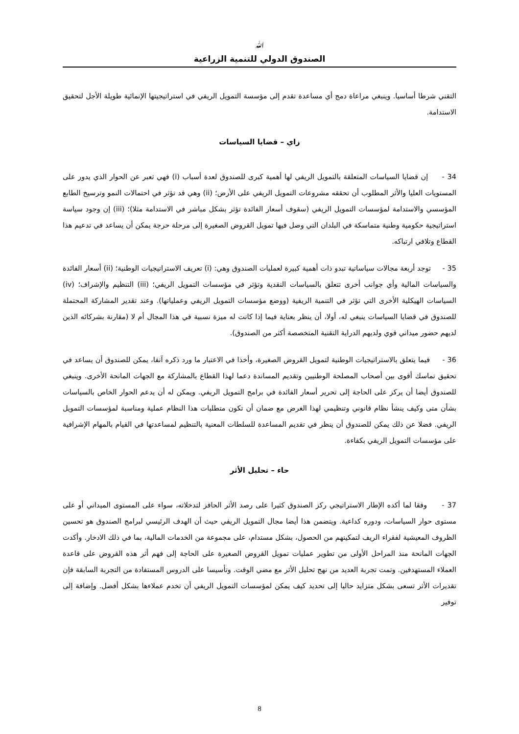ﷲ
الصندوق الدولي للتنمية الزراعية
التقني شرطا أساسيا. وينبغي مراعاة دمج أي مساعدة تقدم إلى مؤسسة التمويل الريفي في استراتيجيتها الإنمائية طويلة الأجل لتحقيق الاستدامة.
زاي – قضايا السياسات
34 - إن قضايا السياسات المتعلقة بالتمويل الريفي لها أهمية كبرى للصندوق لعدة أسباب (i) فهي تعبر عن الحوار الذي يدور على المستويات العليا والأثر المطلوب أن تحققه مشروعات التمويل الريفي على الأرض؛ (ii) وهي قد تؤثر في احتمالات النمو وترسيخ الطابع المؤسسي والاستدامة لمؤسسات التمويل الريفي (سقوف أسعار الفائدة تؤثر بشكل مباشر في الاستدامة مثلا)؛ (iii) إن وجود سياسة استراتيجية حكومية وطنية متماسكة في البلدان التي وصل فيها تمويل القروض الصغيرة إلى مرحلة حرجة يمكن أن يساعد في تدعيم هذا القطاع وتلافي ارتباكه.
35 - توجد أربعة مجالات سياساتية تبدو ذات أهمية كبيرة لعمليات الصندوق وهي: (i) تعريف الاستراتيجيات الوطنية؛ (ii) أسعار الفائدة والسياسات المالية وأي جوانب أخرى تتعلق بالسياسات النقدية وتؤثر في مؤسسات التمويل الريفي؛ (iii) التنظيم والإشراف؛ (iv) السياسات الهيكلية الأخرى التي تؤثر في التنمية الريفية (ووضع مؤسسات التمويل الريفي وعملياتها). وعند تقدير المشاركة المحتملة للصندوق في قضايا السياسات ينبغي له، أولا، أن ينظر بعناية فيما إذا كانت له ميزة نسبية في هذا المجال أم لا (مقارنة بشركائه الذين لديهم حضور ميداني قوي ولديهم الدراية التقنية المتخصصة أكثر من الصندوق).
36 - فيما يتعلق بالاستراتيجيات الوطنية لتمويل القروض الصغيرة، وأخذا في الاعتبار ما ورد ذكره آنفا، يمكن للصندوق أن يساعد في تحقيق تماسك أقوى بين أصحاب المصلحة الوطنيين وتقديم المساندة دعما لهذا القطاع بالمشاركة مع الجهات المانحة الأخرى. وينبغي للصندوق أيضا أن يركز على الحاجة إلى تحرير أسعار الفائدة في برامج التمويل الريفي. ويمكن له أن يدعم الحوار الخاص بالسياسات بشأن متى وكيف ينشأ نظام قانوني وتنظيمي لهذا الغرض مع ضمان أن تكون متطلبات هذا النظام عملية ومناسبة لمؤسسات التمويل الريفي. فضلا عن ذلك يمكن للصندوق أن ينظر في تقديم المساعدة للسلطات المعنية بالتنظيم لمساعدتها في القيام بالمهام الإشرافية على مؤسسات التمويل الريفي بكفاءة.
حاء – تحليل الأثر
37 - وفقا لما أكده الإطار الاستراتيجي ركز الصندوق كثيرا على رصد الأثر الحافز لتدخلاته، سواء على المستوى الميداني أو على مستوى حوار السياسات، ودوره كداعية. ويتضمن هذا أيضا مجال التمويل الريفي حيث أن الهدف الرئيسي لبرامج الصندوق هو تحسين الظروف المعيشية لفقراء الريف لتمكينهم من الحصول، بشكل مستدام، على مجموعة من الخدمات المالية، بما في ذلك الادخار. وأكدت الجهات المانحة منذ المراحل الأولى من تطوير عمليات تمويل القروض الصغيرة على الحاجة إلى فهم أثر هذه القروض على قاعدة العملاء المستهدفين. وتمت تجربة العديد من نهج تحليل الأثر مع مضي الوقت. وتأسيسا على الدروس المستفادة من التجربة السابقة فإن تقديرات الأثر تسعى بشكل متزايد حاليا إلى تحديد كيف يمكن لمؤسسات التمويل الريفي أن تخدم عملاءها بشكل أفضل. وإضافة إلى توفير
8